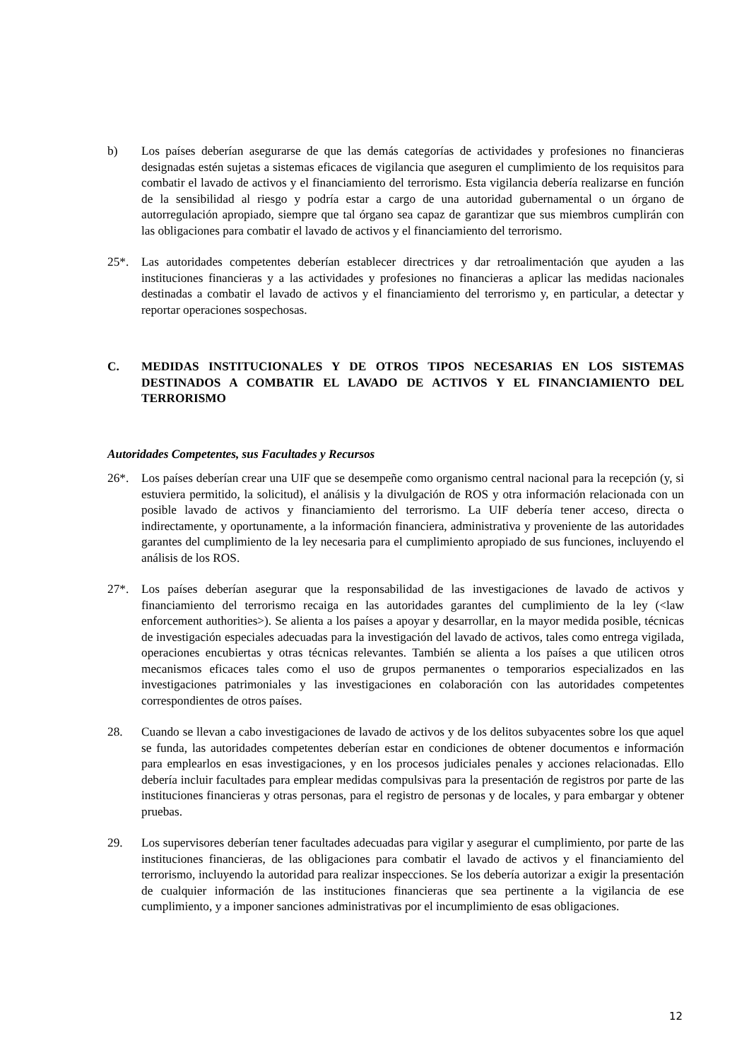b) Los países deberían asegurarse de que las demás categorías de actividades y profesiones no financieras designadas estén sujetas a sistemas eficaces de vigilancia que aseguren el cumplimiento de los requisitos para combatir el lavado de activos y el financiamiento del terrorismo. Esta vigilancia debería realizarse en función de la sensibilidad al riesgo y podría estar a cargo de una autoridad gubernamental o un órgano de autorregulación apropiado, siempre que tal órgano sea capaz de garantizar que sus miembros cumplirán con las obligaciones para combatir el lavado de activos y el financiamiento del terrorismo.
25*. Las autoridades competentes deberían establecer directrices y dar retroalimentación que ayuden a las instituciones financieras y a las actividades y profesiones no financieras a aplicar las medidas nacionales destinadas a combatir el lavado de activos y el financiamiento del terrorismo y, en particular, a detectar y reportar operaciones sospechosas.
C. MEDIDAS INSTITUCIONALES Y DE OTROS TIPOS NECESARIAS EN LOS SISTEMAS DESTINADOS A COMBATIR EL LAVADO DE ACTIVOS Y EL FINANCIAMIENTO DEL TERRORISMO
Autoridades Competentes, sus Facultades y Recursos
26*. Los países deberían crear una UIF que se desempeñe como organismo central nacional para la recepción (y, si estuviera permitido, la solicitud), el análisis y la divulgación de ROS y otra información relacionada con un posible lavado de activos y financiamiento del terrorismo. La UIF debería tener acceso, directa o indirectamente, y oportunamente, a la información financiera, administrativa y proveniente de las autoridades garantes del cumplimiento de la ley necesaria para el cumplimiento apropiado de sus funciones, incluyendo el análisis de los ROS.
27*. Los países deberían asegurar que la responsabilidad de las investigaciones de lavado de activos y financiamiento del terrorismo recaiga en las autoridades garantes del cumplimiento de la ley (<law enforcement authorities>). Se alienta a los países a apoyar y desarrollar, en la mayor medida posible, técnicas de investigación especiales adecuadas para la investigación del lavado de activos, tales como entrega vigilada, operaciones encubiertas y otras técnicas relevantes. También se alienta a los países a que utilicen otros mecanismos eficaces tales como el uso de grupos permanentes o temporarios especializados en las investigaciones patrimoniales y las investigaciones en colaboración con las autoridades competentes correspondientes de otros países.
28. Cuando se llevan a cabo investigaciones de lavado de activos y de los delitos subyacentes sobre los que aquel se funda, las autoridades competentes deberían estar en condiciones de obtener documentos e información para emplearlos en esas investigaciones, y en los procesos judiciales penales y acciones relacionadas. Ello debería incluir facultades para emplear medidas compulsivas para la presentación de registros por parte de las instituciones financieras y otras personas, para el registro de personas y de locales, y para embargar y obtener pruebas.
29. Los supervisores deberían tener facultades adecuadas para vigilar y asegurar el cumplimiento, por parte de las instituciones financieras, de las obligaciones para combatir el lavado de activos y el financiamiento del terrorismo, incluyendo la autoridad para realizar inspecciones. Se los debería autorizar a exigir la presentación de cualquier información de las instituciones financieras que sea pertinente a la vigilancia de ese cumplimiento, y a imponer sanciones administrativas por el incumplimiento de esas obligaciones.
12